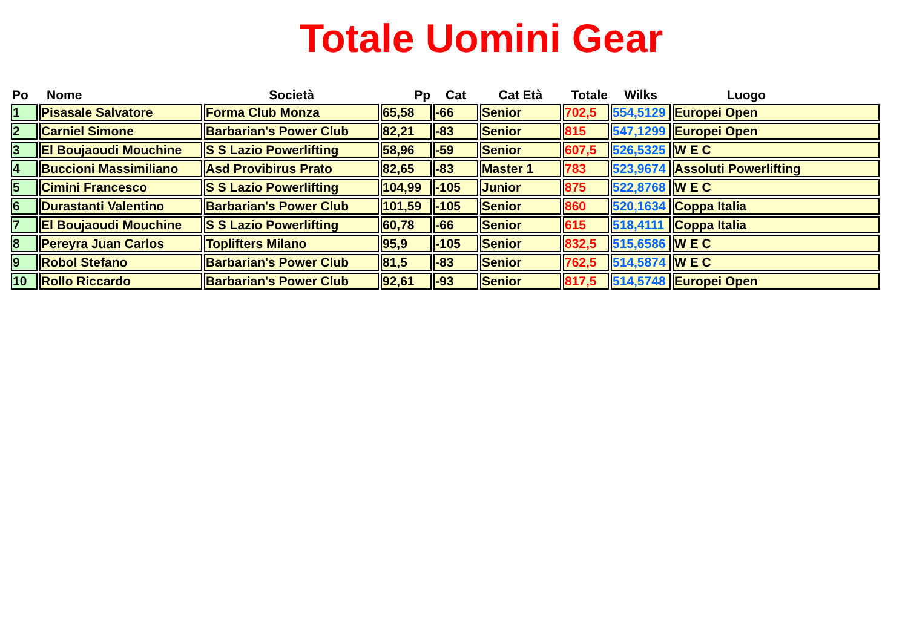Totale Uomini Gear
| Po | Nome | Società | Pp | Cat | Cat Età | Totale | Wilks | Luogo |
| --- | --- | --- | --- | --- | --- | --- | --- | --- |
| 1 | Pisasale Salvatore | Forma Club Monza | 65,58 | -66 | Senior | 702,5 | 554,5129 | Europei Open |
| 2 | Carniel Simone | Barbarian's Power Club | 82,21 | -83 | Senior | 815 | 547,1299 | Europei Open |
| 3 | El Boujaoudi Mouchine | S S Lazio Powerlifting | 58,96 | -59 | Senior | 607,5 | 526,5325 | W E C |
| 4 | Buccioni Massimiliano | Asd Provibirus Prato | 82,65 | -83 | Master 1 | 783 | 523,9674 | Assoluti Powerlifting |
| 5 | Cimini Francesco | S S Lazio Powerlifting | 104,99 | -105 | Junior | 875 | 522,8768 | W E C |
| 6 | Durastanti Valentino | Barbarian's Power Club | 101,59 | -105 | Senior | 860 | 520,1634 | Coppa Italia |
| 7 | El Boujaoudi Mouchine | S S Lazio Powerlifting | 60,78 | -66 | Senior | 615 | 518,4111 | Coppa Italia |
| 8 | Pereyra Juan Carlos | Toplifters Milano | 95,9 | -105 | Senior | 832,5 | 515,6586 | W E C |
| 9 | Robol Stefano | Barbarian's Power Club | 81,5 | -83 | Senior | 762,5 | 514,5874 | W E C |
| 10 | Rollo Riccardo | Barbarian's Power Club | 92,61 | -93 | Senior | 817,5 | 514,5748 | Europei Open |